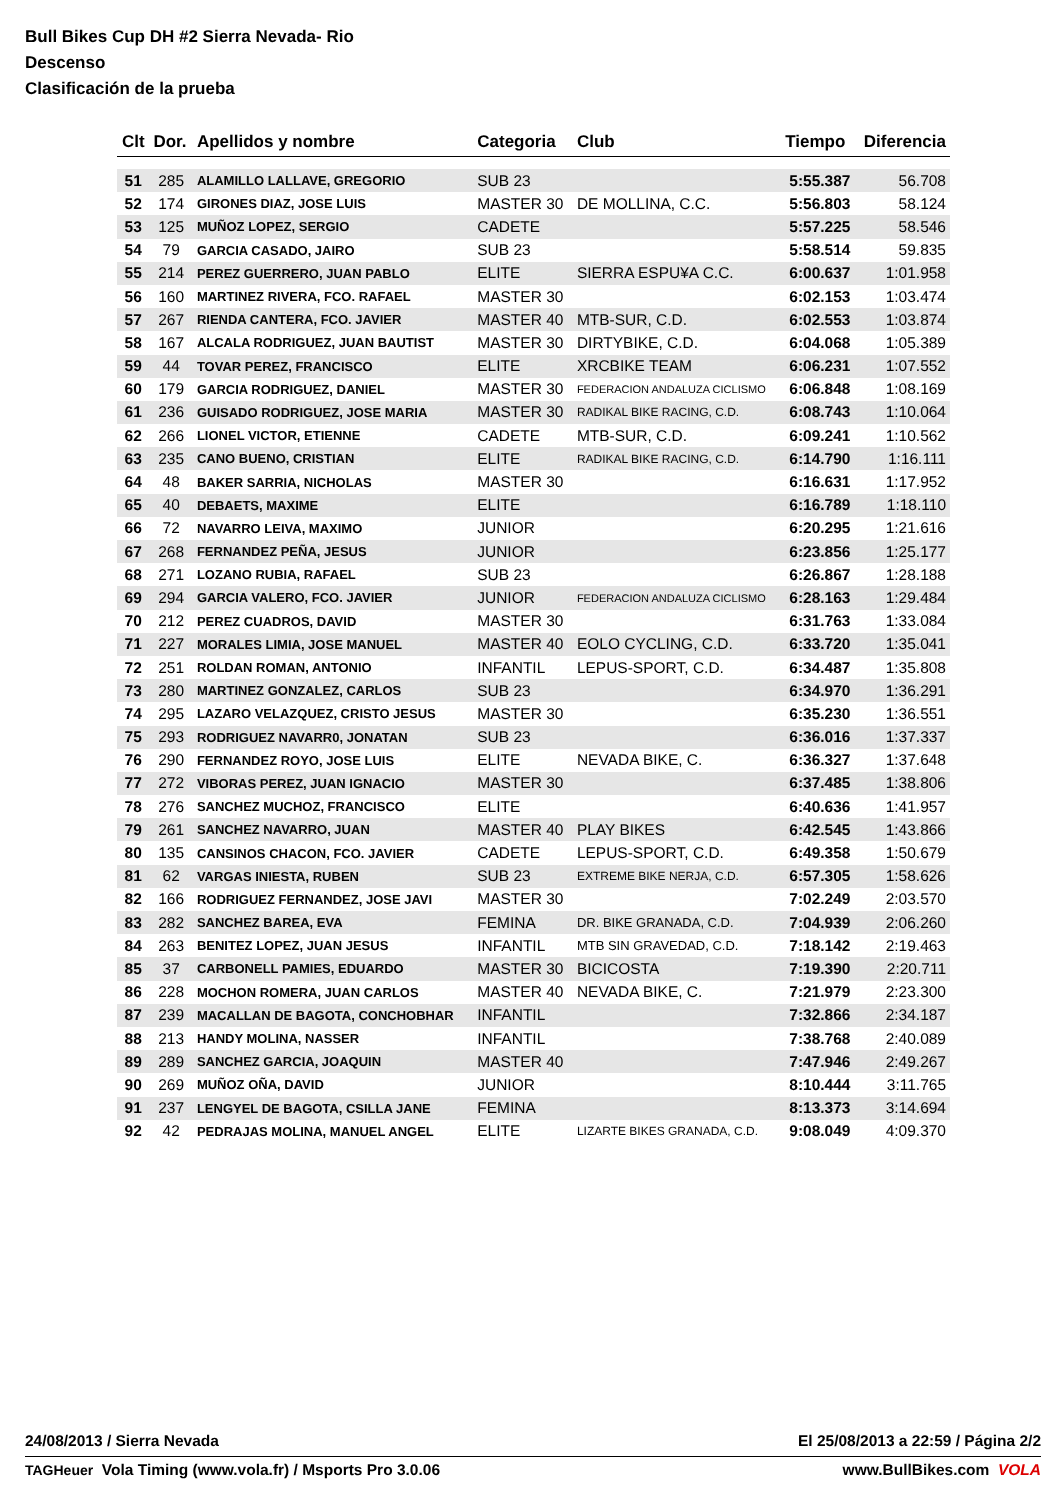Bull Bikes Cup DH #2 Sierra Nevada- Rio
Descenso
Clasificación de la prueba
| Clt | Dor. | Apellidos y nombre | Categoria | Club | Tiempo | Diferencia |
| --- | --- | --- | --- | --- | --- | --- |
| 51 | 285 | ALAMILLO LALLAVE, GREGORIO | SUB 23 | | 5:55.387 | 56.708 |
| 52 | 174 | GIRONES DIAZ, JOSE LUIS | MASTER 30 | DE MOLLINA, C.C. | 5:56.803 | 58.124 |
| 53 | 125 | MUÑOZ LOPEZ, SERGIO | CADETE | | 5:57.225 | 58.546 |
| 54 | 79 | GARCIA CASADO, JAIRO | SUB 23 | | 5:58.514 | 59.835 |
| 55 | 214 | PEREZ GUERRERO, JUAN PABLO | ELITE | SIERRA ESPU¥A C.C. | 6:00.637 | 1:01.958 |
| 56 | 160 | MARTINEZ RIVERA, FCO. RAFAEL | MASTER 30 | | 6:02.153 | 1:03.474 |
| 57 | 267 | RIENDA CANTERA, FCO. JAVIER | MASTER 40 | MTB-SUR, C.D. | 6:02.553 | 1:03.874 |
| 58 | 167 | ALCALA RODRIGUEZ, JUAN BAUTIST | MASTER 30 | DIRTYBIKE, C.D. | 6:04.068 | 1:05.389 |
| 59 | 44 | TOVAR PEREZ, FRANCISCO | ELITE | XRCBIKE TEAM | 6:06.231 | 1:07.552 |
| 60 | 179 | GARCIA RODRIGUEZ, DANIEL | MASTER 30 | FEDERACION ANDALUZA CICLISMO | 6:06.848 | 1:08.169 |
| 61 | 236 | GUISADO RODRIGUEZ, JOSE MARIA | MASTER 30 | RADIKAL BIKE RACING, C.D. | 6:08.743 | 1:10.064 |
| 62 | 266 | LIONEL VICTOR, ETIENNE | CADETE | MTB-SUR, C.D. | 6:09.241 | 1:10.562 |
| 63 | 235 | CANO BUENO, CRISTIAN | ELITE | RADIKAL BIKE RACING, C.D. | 6:14.790 | 1:16.111 |
| 64 | 48 | BAKER SARRIA, NICHOLAS | MASTER 30 | | 6:16.631 | 1:17.952 |
| 65 | 40 | DEBAETS, MAXIME | ELITE | | 6:16.789 | 1:18.110 |
| 66 | 72 | NAVARRO LEIVA, MAXIMO | JUNIOR | | 6:20.295 | 1:21.616 |
| 67 | 268 | FERNANDEZ PEÑA, JESUS | JUNIOR | | 6:23.856 | 1:25.177 |
| 68 | 271 | LOZANO RUBIA, RAFAEL | SUB 23 | | 6:26.867 | 1:28.188 |
| 69 | 294 | GARCIA VALERO, FCO. JAVIER | JUNIOR | FEDERACION ANDALUZA CICLISMO | 6:28.163 | 1:29.484 |
| 70 | 212 | PEREZ CUADROS, DAVID | MASTER 30 | | 6:31.763 | 1:33.084 |
| 71 | 227 | MORALES LIMIA, JOSE MANUEL | MASTER 40 | EOLO CYCLING, C.D. | 6:33.720 | 1:35.041 |
| 72 | 251 | ROLDAN ROMAN, ANTONIO | INFANTIL | LEPUS-SPORT, C.D. | 6:34.487 | 1:35.808 |
| 73 | 280 | MARTINEZ GONZALEZ, CARLOS | SUB 23 | | 6:34.970 | 1:36.291 |
| 74 | 295 | LAZARO VELAZQUEZ, CRISTO JESUS | MASTER 30 | | 6:35.230 | 1:36.551 |
| 75 | 293 | RODRIGUEZ NAVARR0, JONATAN | SUB 23 | | 6:36.016 | 1:37.337 |
| 76 | 290 | FERNANDEZ ROYO, JOSE LUIS | ELITE | NEVADA BIKE, C. | 6:36.327 | 1:37.648 |
| 77 | 272 | VIBORAS PEREZ, JUAN IGNACIO | MASTER 30 | | 6:37.485 | 1:38.806 |
| 78 | 276 | SANCHEZ MUCHOZ, FRANCISCO | ELITE | | 6:40.636 | 1:41.957 |
| 79 | 261 | SANCHEZ NAVARRO, JUAN | MASTER 40 | PLAY BIKES | 6:42.545 | 1:43.866 |
| 80 | 135 | CANSINOS CHACON, FCO. JAVIER | CADETE | LEPUS-SPORT, C.D. | 6:49.358 | 1:50.679 |
| 81 | 62 | VARGAS INIESTA, RUBEN | SUB 23 | EXTREME BIKE NERJA, C.D. | 6:57.305 | 1:58.626 |
| 82 | 166 | RODRIGUEZ FERNANDEZ, JOSE JAVI | MASTER 30 | | 7:02.249 | 2:03.570 |
| 83 | 282 | SANCHEZ BAREA, EVA | FEMINA | DR. BIKE GRANADA, C.D. | 7:04.939 | 2:06.260 |
| 84 | 263 | BENITEZ LOPEZ, JUAN JESUS | INFANTIL | MTB SIN GRAVEDAD, C.D. | 7:18.142 | 2:19.463 |
| 85 | 37 | CARBONELL PAMIES, EDUARDO | MASTER 30 | BICICOSTA | 7:19.390 | 2:20.711 |
| 86 | 228 | MOCHON ROMERA, JUAN CARLOS | MASTER 40 | NEVADA BIKE, C. | 7:21.979 | 2:23.300 |
| 87 | 239 | MACALLAN DE BAGOTA, CONCHOBHAR | INFANTIL | | 7:32.866 | 2:34.187 |
| 88 | 213 | HANDY MOLINA, NASSER | INFANTIL | | 7:38.768 | 2:40.089 |
| 89 | 289 | SANCHEZ GARCIA, JOAQUIN | MASTER 40 | | 7:47.946 | 2:49.267 |
| 90 | 269 | MUÑOZ OÑA, DAVID | JUNIOR | | 8:10.444 | 3:11.765 |
| 91 | 237 | LENGYEL DE BAGOTA, CSILLA JANE | FEMINA | | 8:13.373 | 3:14.694 |
| 92 | 42 | PEDRAJAS MOLINA, MANUEL ANGEL | ELITE | LIZARTE BIKES GRANADA, C.D. | 9:08.049 | 4:09.370 |
24/08/2013 / Sierra Nevada El 25/08/2013 a 22:59 / Página 2/2
TAGHeuer Vola Timing (www.vola.fr) / Msports Pro 3.0.06 www.BullBikes.com VOLA